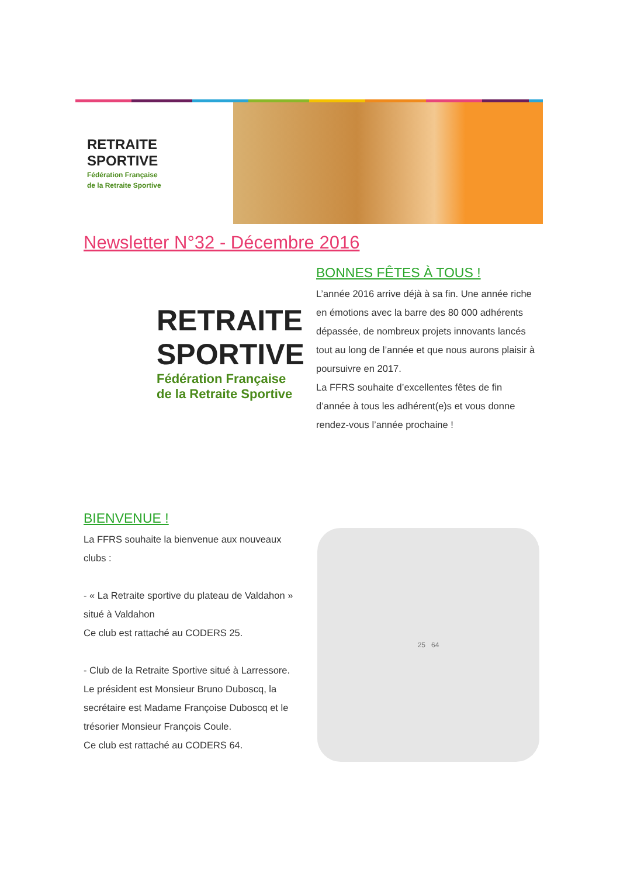RETRAITE
SPORTIVE
Fédération Française
de la Retraite Sportive
Newsletter N°32 - Décembre 2016
RETRAITE
SPORTIVE
Fédération Française
de la Retraite Sportive
BONNES FÊTES À TOUS !
L’année 2016 arrive déjà à sa fin. Une année riche en émotions avec la barre des 80 000 adhérents dépassée, de nombreux projets innovants lancés tout au long de l’année et que nous aurons plaisir à poursuivre en 2017.
La FFRS souhaite d’excellentes fêtes de fin d’année à tous les adhérent(e)s et vous donne rendez-vous l’année prochaine !
BIENVENUE !
La FFRS souhaite la bienvenue aux nouveaux clubs :
- « La Retraite sportive du plateau de Valdahon » situé à Valdahon
Ce club est rattaché au CODERS 25.
- Club de la Retraite Sportive situé à Larressore.
Le président est Monsieur Bruno Duboscq, la secrétaire est Madame Françoise Duboscq et le trésorier Monsieur François Coule.
Ce club est rattaché au CODERS 64.
25 64